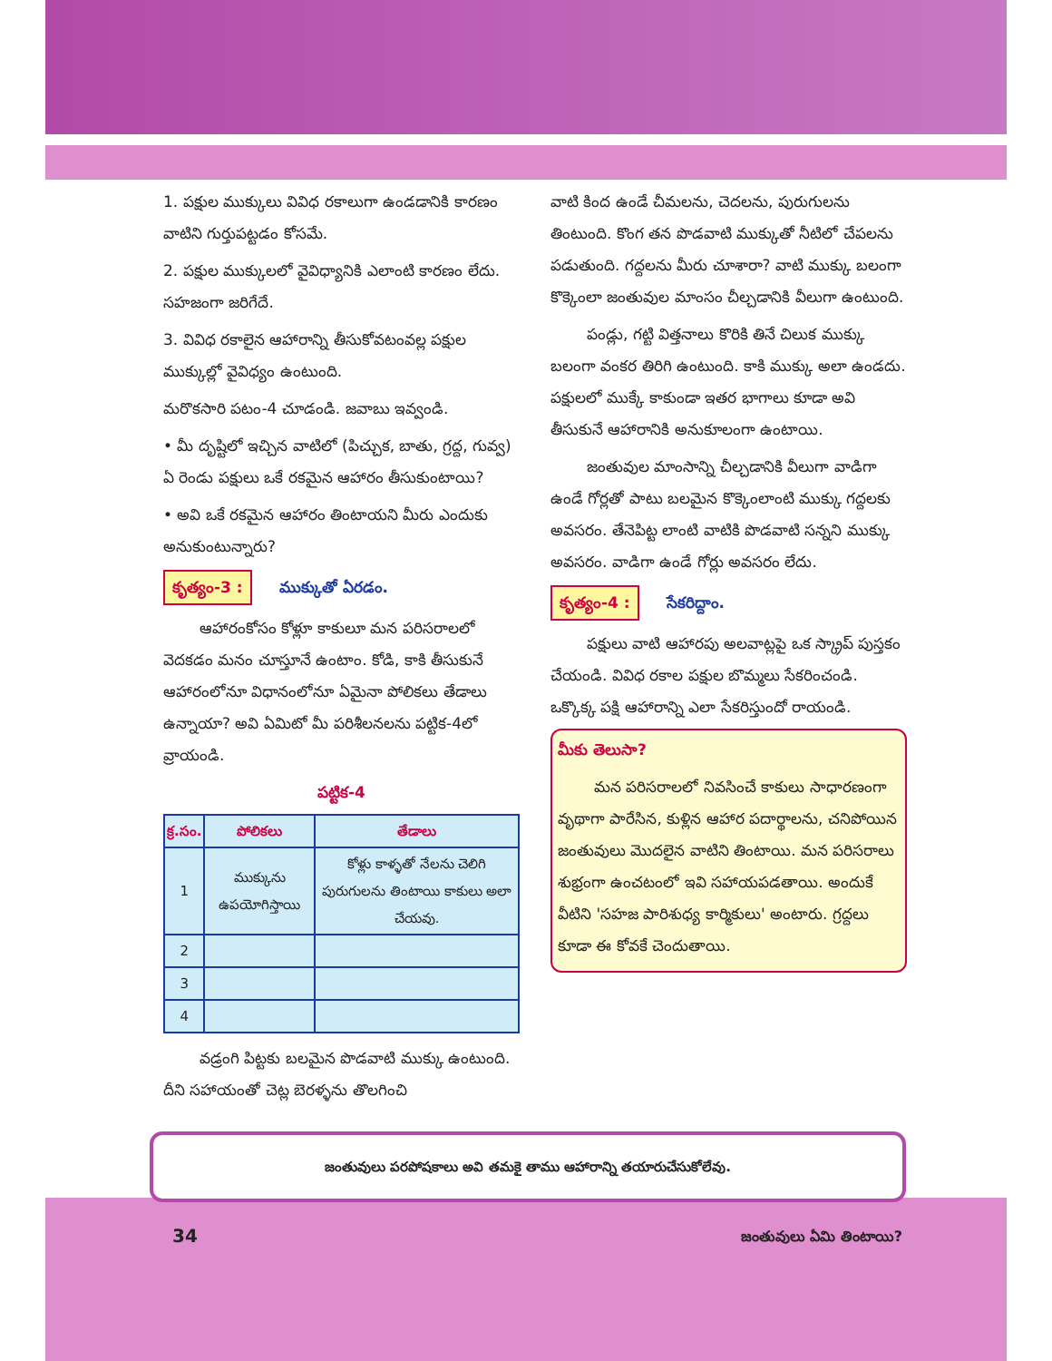1. పక్షుల ముక్కులు వివిధ రకాలుగా ఉండడానికి కారణం వాటిని గుర్తుపట్టడం కోసమే.
2. పక్షుల ముక్కులలో వైవిధ్యానికి ఎలాంటి కారణం లేదు. సహజంగా జరిగేదే.
3. వివిధ రకాలైన ఆహారాన్ని తీసుకోవటంవల్ల పక్షుల ముక్కుల్లో వైవిధ్యం ఉంటుంది.
మరొకసారి పటం-4 చూడండి. జవాబు ఇవ్వండి.
• మీ దృష్టిలో ఇచ్చిన వాటిలో (పిచ్చుక, బాతు, గ్రద్ద, గువ్వ) ఏ రెండు పక్షులు ఒకే రకమైన ఆహారం తీసుకుంటాయి?
• అవి ఒకే రకమైన ఆహారం తింటాయని మీరు ఎందుకు అనుకుంటున్నారు?
కృత్యం-3 : ముక్కుతో ఏరడం.
ఆహారంకోసం కోళ్లూ కాకులూ మన పరిసరాలలో వెదకడం మనం చూస్తూనే ఉంటాం. కోడి, కాకి తీసుకునే ఆహారంలోనూ విధానంలోనూ ఏమైనా పోలికలు తేడాలు ఉన్నాయా? అవి ఏమిటో మీ పరిశీలనలను పట్టిక-4లో వ్రాయండి.
పట్టిక-4
| క్ర.సం. | పోలికలు | తేడాలు |
| --- | --- | --- |
| 1 | ముక్కును ఉపయోగిస్తాయి | కోళ్లు కాళ్ళతో నేలను చెలిగి పురుగులను తింటాయి కాకులు అలా చేయవు. |
| 2 | | |
| 3 | | |
| 4 | | |
వడ్రంగి పిట్టకు బలమైన పొడవాటి ముక్కు ఉంటుంది. దీని సహాయంతో చెట్ల బెరళ్ళను తొలగించి
వాటి కింద ఉండే చీమలను, చెదలను, పురుగులను తింటుంది. కొంగ తన పొడవాటి ముక్కుతో నీటిలో చేపలను పడుతుంది. గద్దలను మీరు చూశారా? వాటి ముక్కు బలంగా కొక్కెంలా జంతువుల మాంసం చీల్చడానికి వీలుగా ఉంటుంది.
పండ్లు, గట్టి విత్తనాలు కొరికి తినే చిలుక ముక్కు బలంగా వంకర తిరిగి ఉంటుంది. కాకి ముక్కు అలా ఉండదు. పక్షులలో ముక్కే కాకుండా ఇతర భాగాలు కూడా అవి తీసుకునే ఆహారానికి అనుకూలంగా ఉంటాయి.
జంతువుల మాంసాన్ని చీల్చడానికి వీలుగా వాడిగా ఉండే గోర్లతో పాటు బలమైన కొక్కెంలాంటి ముక్కు గద్దలకు అవసరం. తేనెపిట్ట లాంటి వాటికి పొడవాటి సన్నని ముక్కు అవసరం. వాడిగా ఉండే గోర్లు అవసరం లేదు.
కృత్యం-4 : సేకరిద్దాం.
పక్షులు వాటి ఆహారపు అలవాట్లపై ఒక స్క్రాప్ పుస్తకం చేయండి. వివిధ రకాల పక్షుల బొమ్మలు సేకరించండి. ఒక్కొక్క పక్షి ఆహారాన్ని ఎలా సేకరిస్తుందో రాయండి.
మీకు తెలుసా?
మన పరిసరాలలో నివసించే కాకులు సాధారణంగా వృథాగా పారేసిన, కుళ్లిన ఆహార పదార్థాలను, చనిపోయిన జంతువులు మొదలైన వాటిని తింటాయి. మన పరిసరాలు శుభ్రంగా ఉంచటంలో ఇవి సహాయపడతాయి. అందుకే వీటిని 'సహజ పారిశుధ్య కార్మికులు' అంటారు. గ్రద్దలు కూడా ఈ కోవకే చెందుతాయి.
జంతువులు పరపోషకాలు అవి తమకై తాము ఆహారాన్ని తయారుచేసుకోలేవు.
34 జంతువులు ఏమి తింటాయి?